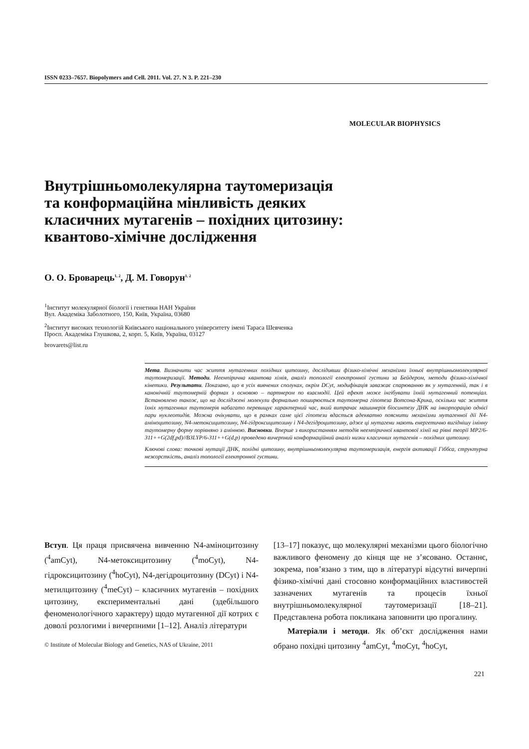ISSN 0233–7657. Biopolymers and Cell. 2011. Vol. 27. N 3. P. 221–230
MOLECULAR BIOPHYSICS
Внутрішньомолекулярна таутомеризація
та конформаційна мінливість деяких
класичних мутагенів – похідних цитозину:
квантово-хімічне дослідження
О. О. Броварець<sup>1, 2</sup>, Д. М. Говорун<sup>1, 2</sup>
<sup>1</sup> Інститут молекулярної біології і генетики НАН України
Вул. Академіка Заболотного, 150, Київ, Україна, 03680
<sup>2</sup> Інститут високих технологій Київського національного університету імені Тараса Шевченка
Просп. Академіка Глушкова, 2, корп. 5, Київ, Україна, 03127
brovarets@list.ru
Мета. Визначити час життя мутагенних похідних цитозину, дослідивши фізико-хімічні механізми їхньої внутрішньомолекулярної таутомеризації. Методи. Неемпірична квантова хімія, аналіз топології електронної густини за Бейдером, методи фізико-хімічної кінетики. Результати. Показано, що в усіх вивчених сполуках, окрім DCyt, модифікація заважає спарюванню як у мутагенній, так і в канонічній таутомерній формах з основою – партнером по взаємодії. Цей ефект може інгібувати їхній мутагенний потенціал. Встановлено також, що на досліджені молекули формально поширюється таутомерна гіпотеза Вотсона-Крика, оскільки час життя їхніх мутагенних таутомерів набагато перевищує характерний час, який витрачає машинерія біосинтезу ДНК на інкорпорацію однієї пари нуклеотидів. Можна очікувати, що в рамках саме цієї гіпотези вдасться адекватно пояснити механізми мутагенної дії N4-аміноцитозину, N4-метоксицитозину, N4-гідроксицитозину і N4-дегідроцитозину, адже ці мутагени мають енергетично вигіднішу імінну таутомерну форму порівняно з амінною. Висновки. Вперше з використанням методів неемпіричної квантової хімії на рівні теорії MP2/6-311++G(2df,pd)//B3LYP/6-311++G(d,p) проведено вичерпний конформаційний аналіз низки класичних мутагенів – похідних цитозину.
Ключові слова: точкові мутації ДНК, похідні цитозину, внутрішньомолекулярна таутомеризація, енергія активації Гіббса, структурна нежорсткість, аналіз топології електронної густини.
Вступ. Ця праця присвячена вивченню N4-аміноцитозину (<sup>4</sup>amCyt), N4-метоксицитозину (<sup>4</sup>moCyt), N4-гідроксицитозину (<sup>4</sup>hoCyt), N4-дегідроцитозину (DCyt) і N4-метилцитозину (<sup>4</sup>meCyt) – класичних мутагенів – похідних цитозину, експериментальні дані (здебільшого феноменологічного характеру) щодо мутагенної дії котрих є доволі розлогими і вичерпними [1–12]. Аналіз літератури
© Institute of Molecular Biology and Genetics, NAS of Ukraine, 2011
[13–17] показує, що молекулярні механізми цього біологічно важливого феномену до кінця ще не з’ясовано. Останнє, зокрема, пов’язано з тим, що в літературі відсутні вичерпні фізико-хімічні дані стосовно конформаційних властивостей зазначених мутагенів та процесів їхньої внутрішньомолекулярної таутомеризації [18–21]. Представлена робота покликана заповнити цю прогалину.
Матеріали і методи. Як об’єкт дослідження нами обрано похідні цитозину <sup>4</sup>amCyt, <sup>4</sup>moCyt, <sup>4</sup>hoCyt,
221